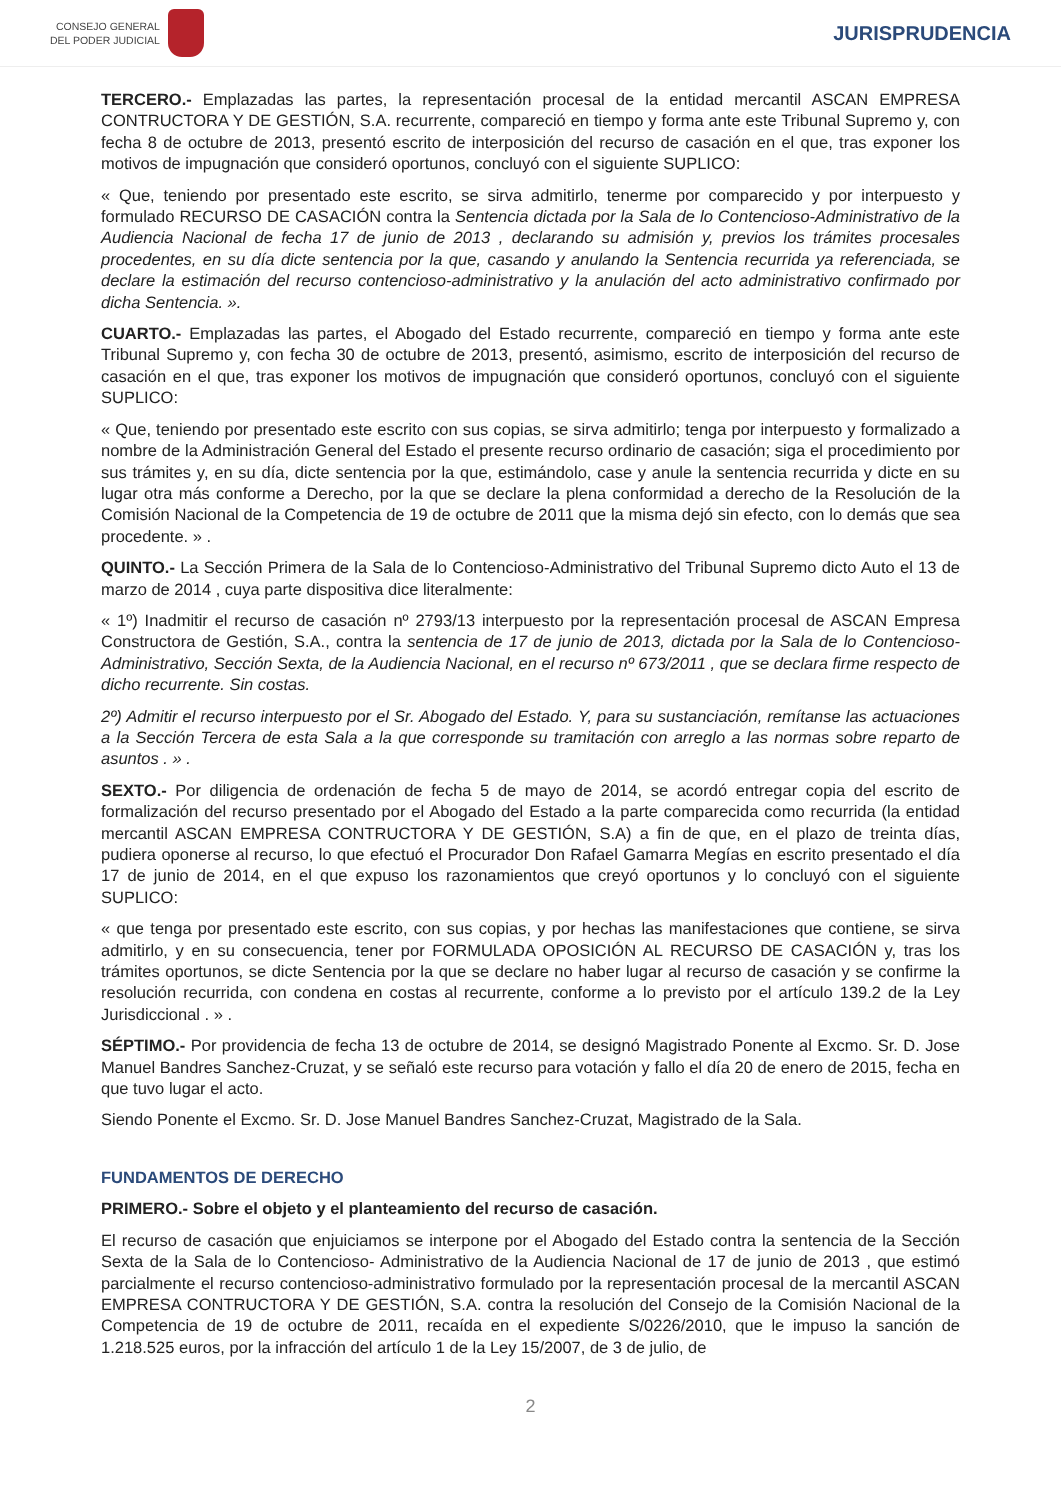CONSEJO GENERAL
DEL PODER JUDICIAL
JURISPRUDENCIA
TERCERO.- Emplazadas las partes, la representación procesal de la entidad mercantil ASCAN EMPRESA CONTRUCTORA Y DE GESTIÓN, S.A. recurrente, compareció en tiempo y forma ante este Tribunal Supremo y, con fecha 8 de octubre de 2013, presentó escrito de interposición del recurso de casación en el que, tras exponer los motivos de impugnación que consideró oportunos, concluyó con el siguiente SUPLICO:
« Que, teniendo por presentado este escrito, se sirva admitirlo, tenerme por comparecido y por interpuesto y formulado RECURSO DE CASACIÓN contra la Sentencia dictada por la Sala de lo Contencioso-Administrativo de la Audiencia Nacional de fecha 17 de junio de 2013 , declarando su admisión y, previos los trámites procesales procedentes, en su día dicte sentencia por la que, casando y anulando la Sentencia recurrida ya referenciada, se declare la estimación del recurso contencioso-administrativo y la anulación del acto administrativo confirmado por dicha Sentencia. ».
CUARTO.- Emplazadas las partes, el Abogado del Estado recurrente, compareció en tiempo y forma ante este Tribunal Supremo y, con fecha 30 de octubre de 2013, presentó, asimismo, escrito de interposición del recurso de casación en el que, tras exponer los motivos de impugnación que consideró oportunos, concluyó con el siguiente SUPLICO:
« Que, teniendo por presentado este escrito con sus copias, se sirva admitirlo; tenga por interpuesto y formalizado a nombre de la Administración General del Estado el presente recurso ordinario de casación; siga el procedimiento por sus trámites y, en su día, dicte sentencia por la que, estimándolo, case y anule la sentencia recurrida y dicte en su lugar otra más conforme a Derecho, por la que se declare la plena conformidad a derecho de la Resolución de la Comisión Nacional de la Competencia de 19 de octubre de 2011 que la misma dejó sin efecto, con lo demás que sea procedente. » .
QUINTO.- La Sección Primera de la Sala de lo Contencioso-Administrativo del Tribunal Supremo dicto Auto el 13 de marzo de 2014 , cuya parte dispositiva dice literalmente:
« 1º) Inadmitir el recurso de casación nº 2793/13 interpuesto por la representación procesal de ASCAN Empresa Constructora de Gestión, S.A., contra la sentencia de 17 de junio de 2013, dictada por la Sala de lo Contencioso-Administrativo, Sección Sexta, de la Audiencia Nacional, en el recurso nº 673/2011 , que se declara firme respecto de dicho recurrente. Sin costas.
2º) Admitir el recurso interpuesto por el Sr. Abogado del Estado. Y, para su sustanciación, remítanse las actuaciones a la Sección Tercera de esta Sala a la que corresponde su tramitación con arreglo a las normas sobre reparto de asuntos . » .
SEXTO.- Por diligencia de ordenación de fecha 5 de mayo de 2014, se acordó entregar copia del escrito de formalización del recurso presentado por el Abogado del Estado a la parte comparecida como recurrida (la entidad mercantil ASCAN EMPRESA CONTRUCTORA Y DE GESTIÓN, S.A) a fin de que, en el plazo de treinta días, pudiera oponerse al recurso, lo que efectuó el Procurador Don Rafael Gamarra Megías en escrito presentado el día 17 de junio de 2014, en el que expuso los razonamientos que creyó oportunos y lo concluyó con el siguiente SUPLICO:
« que tenga por presentado este escrito, con sus copias, y por hechas las manifestaciones que contiene, se sirva admitirlo, y en su consecuencia, tener por FORMULADA OPOSICIÓN AL RECURSO DE CASACIÓN y, tras los trámites oportunos, se dicte Sentencia por la que se declare no haber lugar al recurso de casación y se confirme la resolución recurrida, con condena en costas al recurrente, conforme a lo previsto por el artículo 139.2 de la Ley Jurisdiccional . » .
SÉPTIMO.- Por providencia de fecha 13 de octubre de 2014, se designó Magistrado Ponente al Excmo. Sr. D. Jose Manuel Bandres Sanchez-Cruzat, y se señaló este recurso para votación y fallo el día 20 de enero de 2015, fecha en que tuvo lugar el acto.
Siendo Ponente el Excmo. Sr. D. Jose Manuel Bandres Sanchez-Cruzat, Magistrado de la Sala.
FUNDAMENTOS DE DERECHO
PRIMERO.- Sobre el objeto y el planteamiento del recurso de casación.
El recurso de casación que enjuiciamos se interpone por el Abogado del Estado contra la sentencia de la Sección Sexta de la Sala de lo Contencioso- Administrativo de la Audiencia Nacional de 17 de junio de 2013 , que estimó parcialmente el recurso contencioso-administrativo formulado por la representación procesal de la mercantil ASCAN EMPRESA CONTRUCTORA Y DE GESTIÓN, S.A. contra la resolución del Consejo de la Comisión Nacional de la Competencia de 19 de octubre de 2011, recaída en el expediente S/0226/2010, que le impuso la sanción de 1.218.525 euros, por la infracción del artículo 1 de la Ley 15/2007, de 3 de julio, de
2